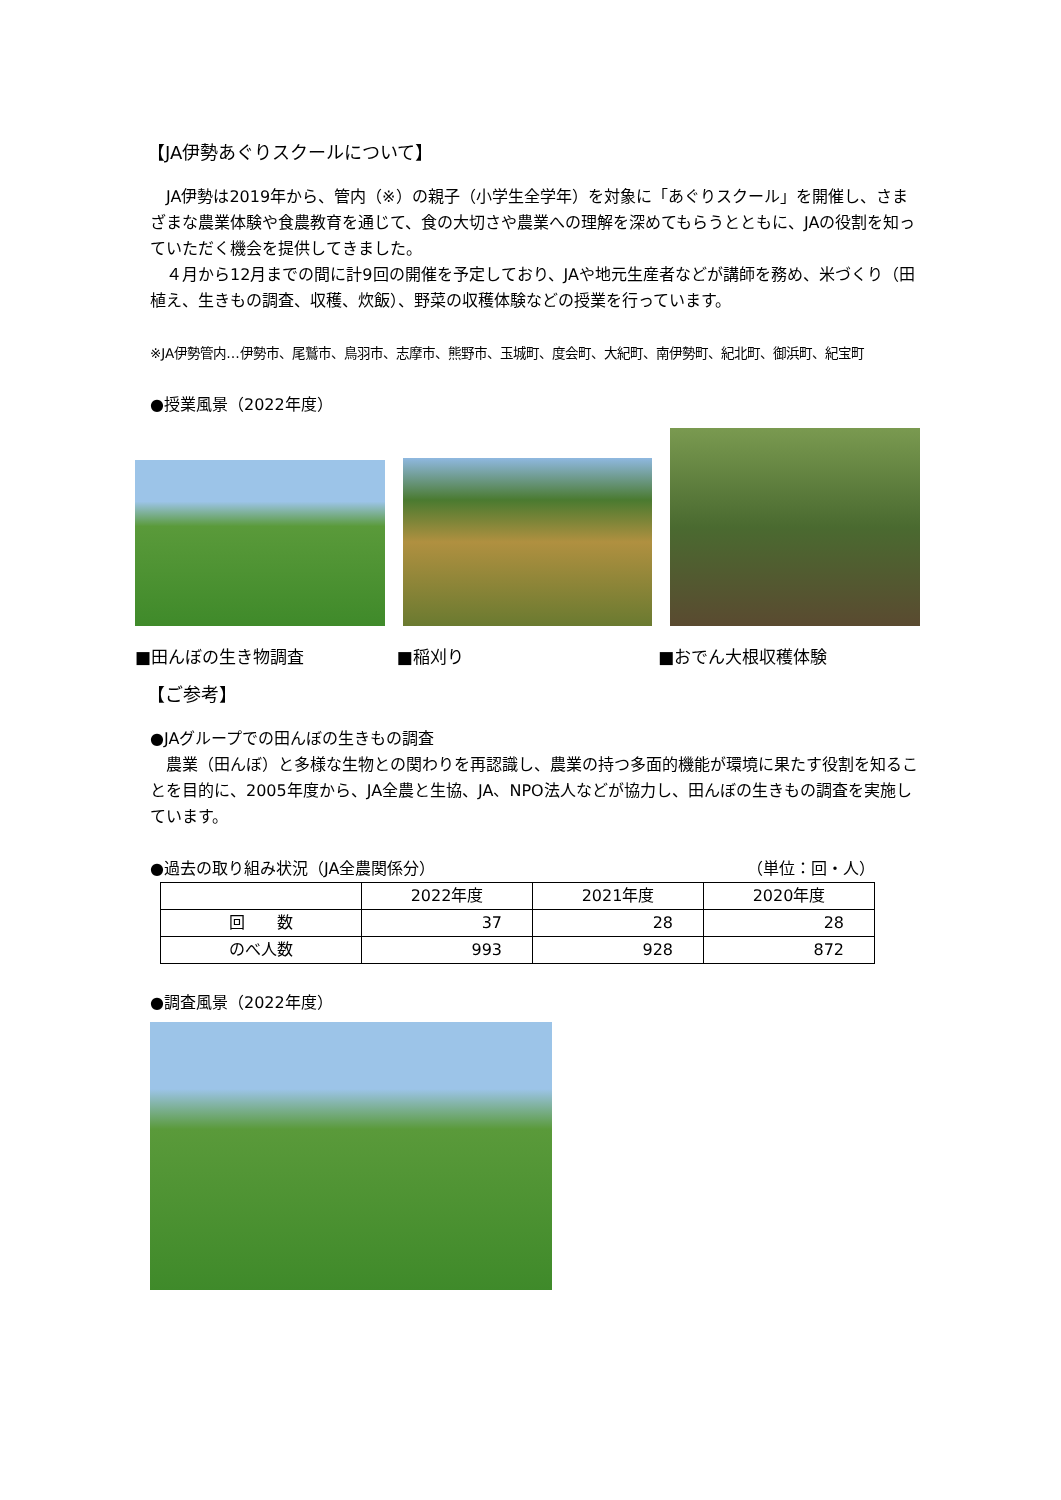【JA伊勢あぐりスクールについて】
　JA伊勢は2019年から、管内（※）の親子（小学生全学年）を対象に「あぐりスクール」を開催し、さまざまな農業体験や食農教育を通じて、食の大切さや農業への理解を深めてもらうとともに、JAの役割を知っていただく機会を提供してきました。
　４月から12月までの間に計9回の開催を予定しており、JAや地元生産者などが講師を務め、米づくり（田植え、生きもの調査、収穫、炊飯）、野菜の収穫体験などの授業を行っています。
※JA伊勢管内…伊勢市、尾鷲市、鳥羽市、志摩市、熊野市、玉城町、度会町、大紀町、南伊勢町、紀北町、御浜町、紀宝町
●授業風景（2022年度）
■田んぼの生き物調査 ■稲刈り ■おでん大根収穫体験
【ご参考】
●JAグループでの田んぼの生きもの調査
　農業（田んぼ）と多様な生物との関わりを再認識し、農業の持つ多面的機能が環境に果たす役割を知ることを目的に、2005年度から、JA全農と生協、JA、NPO法人などが協力し、田んぼの生きもの調査を実施しています。
●過去の取り組み状況（JA全農関係分） （単位：回・人）
| | 2022年度 | 2021年度 | 2020年度 |
| 回 数 | 37 | 28 | 28 |
| のべ人数 | 993 | 928 | 872 |
●調査風景（2022年度）